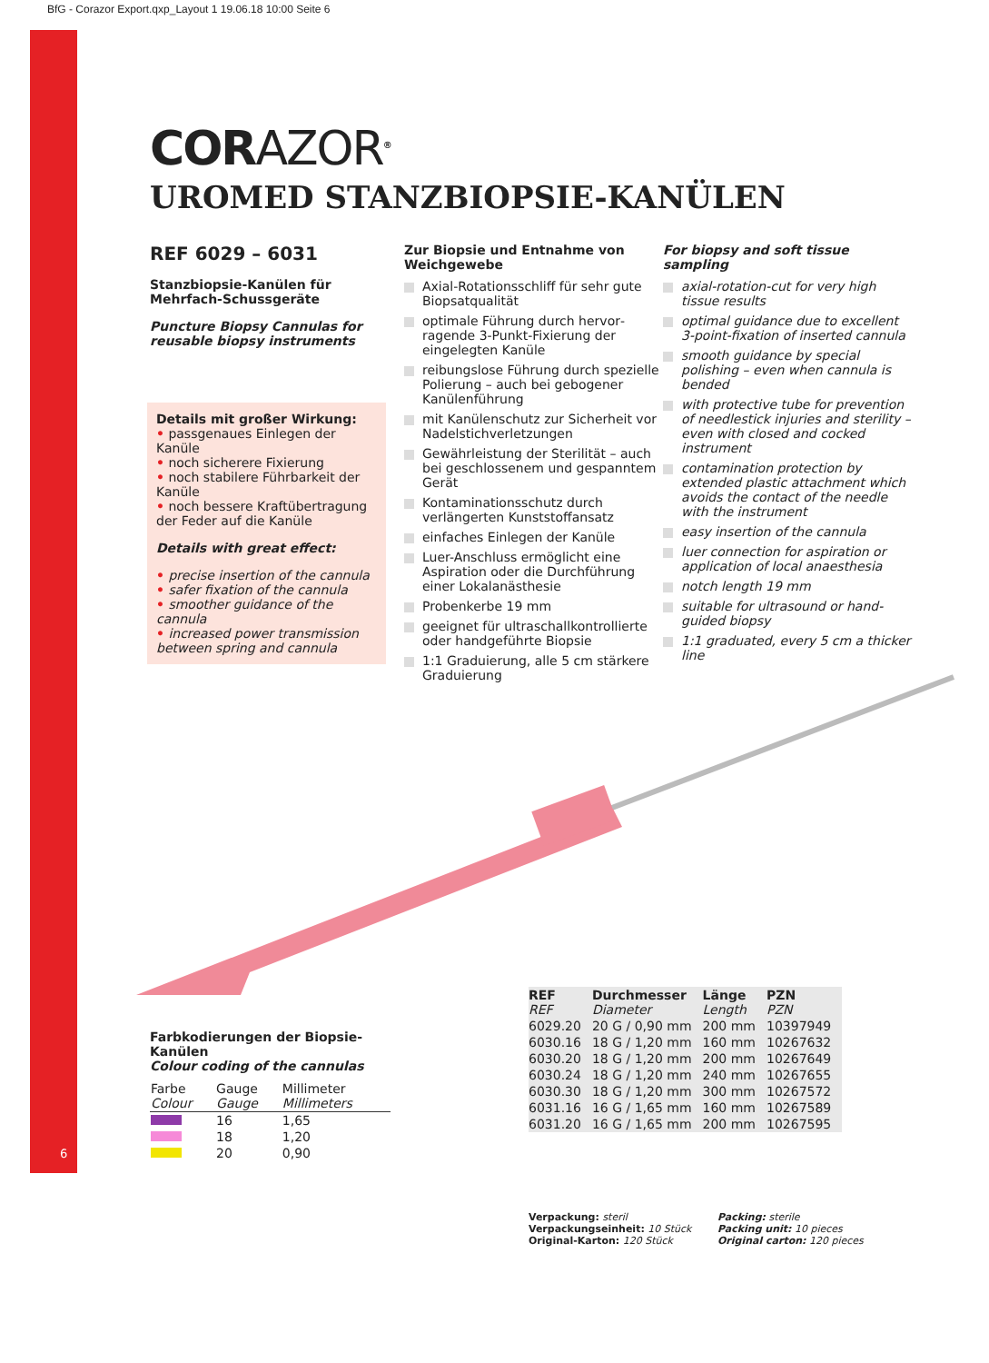BfG - Corazor Export.qxp_Layout 1 19.06.18 10:00 Seite 6
CORAZOR<sup>®</sup>
UROMED STANZBIOPSIE-KANÜLEN
REF 6029 – 6031
Stanzbiopsie-Kanülen für Mehrfach-Schussgeräte
Puncture Biopsy Cannulas for reusable biopsy instruments
Details mit großer Wirkung:
• passgenaues Einlegen der Kanüle
• noch sicherere Fixierung
• noch stabilere Führbarkeit der Kanüle
• noch bessere Kraftübertragung der Feder auf die Kanüle
Details with great effect:
• precise insertion of the cannula
• safer fixation of the cannula
• smoother guidance of the cannula
• increased power transmission between spring and cannula
Zur Biopsie und Entnahme von Weichgewebe
Axial-Rotationsschliff für sehr gute Biopsatqualität
optimale Führung durch hervor­ragende 3-Punkt-Fixierung der eingelegten Kanüle
reibungslose Führung durch spezielle Polierung – auch bei gebogener Kanülenführung
mit Kanülenschutz zur Sicherheit vor Nadelstichverletzungen
Gewährleistung der Sterilität – auch bei geschlossenem und gespanntem Gerät
Kontaminationsschutz durch verlängerten Kunststoffansatz
einfaches Einlegen der Kanüle
Luer-Anschluss ermöglicht eine Aspiration oder die Durchführung einer Lokalanästhesie
Probenkerbe 19 mm
geeignet für ultraschallkontrollierte oder handgeführte Biopsie
1:1 Graduierung, alle 5 cm stärkere Graduierung
For biopsy and soft tissue sampling
axial-rotation-cut for very high tissue results
optimal guidance due to excellent 3-point-fixation of inserted cannula
smooth guidance by special polishing – even when cannula is bended
with protective tube for prevention of needlestick injuries and sterility – even with closed and cocked instrument
contamination protection by extended plastic attachment which avoids the contact of the needle with the instrument
easy insertion of the cannula
luer connection for aspiration or application of local anaesthesia
notch length 19 mm
suitable for ultrasound or hand-guided biopsy
1:1 graduated, every 5 cm a thicker line
Farbkodierungen der Biopsie-Kanülen
Colour coding of the cannulas
| Farbe Colour | Gauge Gauge | Millimeter Millimeters |
| --- | --- | --- |
| | 16 | 1,65 |
| | 18 | 1,20 |
| | 20 | 0,90 |
6
| REF REF | Durchmesser Diameter | Länge Length | PZN PZN |
| --- | --- | --- | --- |
| 6029.20 | 20 G / 0,90 mm | 200 mm | 10397949 |
| 6030.16 | 18 G / 1,20 mm | 160 mm | 10267632 |
| 6030.20 | 18 G / 1,20 mm | 200 mm | 10267649 |
| 6030.24 | 18 G / 1,20 mm | 240 mm | 10267655 |
| 6030.30 | 18 G / 1,20 mm | 300 mm | 10267572 |
| 6031.16 | 16 G / 1,65 mm | 160 mm | 10267589 |
| 6031.20 | 16 G / 1,65 mm | 200 mm | 10267595 |
Verpackung: steril
Verpackungseinheit: 10 Stück
Original-Karton: 120 Stück
Packing: sterile
Packing unit: 10 pieces
Original carton: 120 pieces